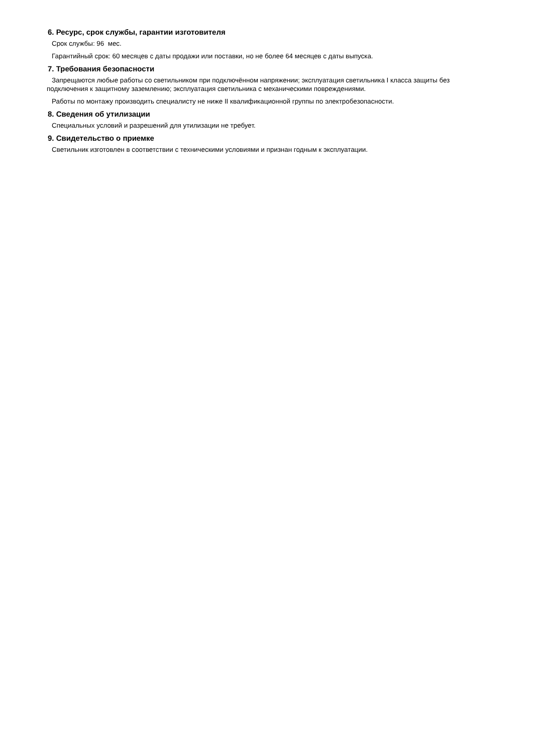6. Ресурс, срок службы, гарантии изготовителя
Срок службы: 96 мес.
Гарантийный срок: 60 месяцев с даты продажи или поставки, но не более 64 месяцев с даты выпуска.
7. Требования безопасности
Запрещаются любые работы со светильником при подключённом напряжении; эксплуатация светильника I класса защиты без подключения к защитному заземлению; эксплуатация светильника с механическими повреждениями.
Работы по монтажу производить специалисту не ниже II квалификационной группы по электробезопасности.
8. Сведения об утилизации
Специальных условий и разрешений для утилизации не требует.
9. Свидетельство о приемке
Светильник изготовлен в соответствии с техническими условиями и признан годным к эксплуатации.